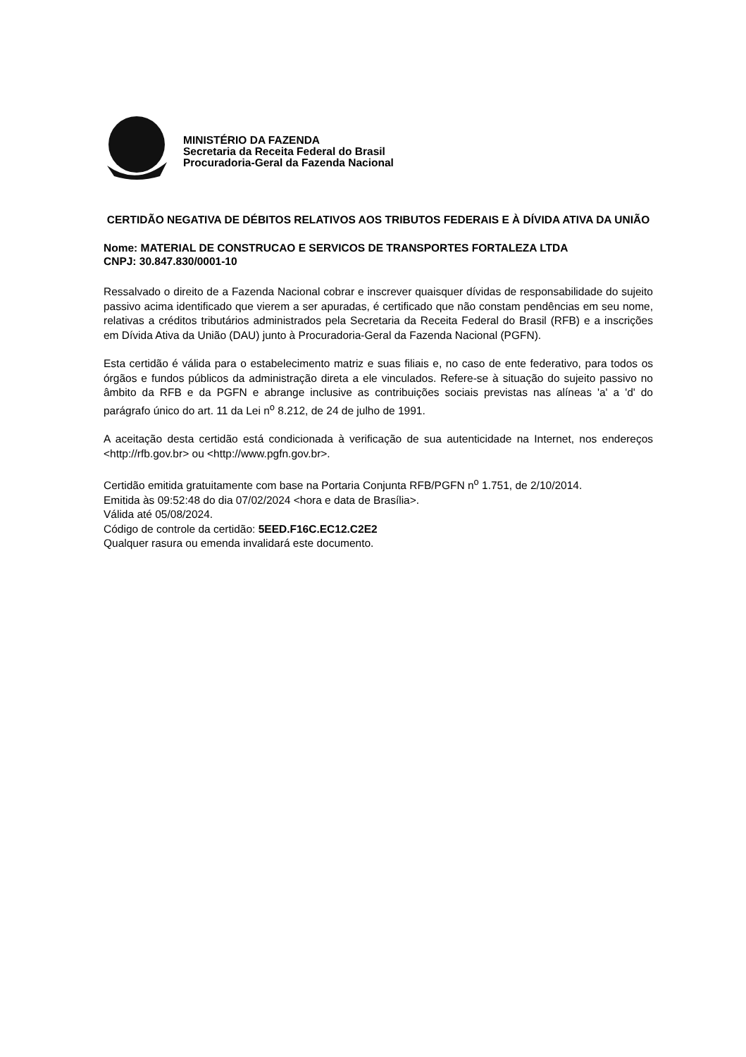MINISTÉRIO DA FAZENDA
Secretaria da Receita Federal do Brasil
Procuradoria-Geral da Fazenda Nacional
CERTIDÃO NEGATIVA DE DÉBITOS RELATIVOS AOS TRIBUTOS FEDERAIS E À DÍVIDA ATIVA DA UNIÃO
Nome: MATERIAL DE CONSTRUCAO E SERVICOS DE TRANSPORTES FORTALEZA LTDA
CNPJ: 30.847.830/0001-10
Ressalvado o direito de a Fazenda Nacional cobrar e inscrever quaisquer dívidas de responsabilidade do sujeito passivo acima identificado que vierem a ser apuradas, é certificado que não constam pendências em seu nome, relativas a créditos tributários administrados pela Secretaria da Receita Federal do Brasil (RFB) e a inscrições em Dívida Ativa da União (DAU) junto à Procuradoria-Geral da Fazenda Nacional (PGFN).
Esta certidão é válida para o estabelecimento matriz e suas filiais e, no caso de ente federativo, para todos os órgãos e fundos públicos da administração direta a ele vinculados. Refere-se à situação do sujeito passivo no âmbito da RFB e da PGFN e abrange inclusive as contribuições sociais previstas nas alíneas 'a' a 'd' do parágrafo único do art. 11 da Lei n<sup>o</sup> 8.212, de 24 de julho de 1991.
A aceitação desta certidão está condicionada à verificação de sua autenticidade na Internet, nos endereços <http://rfb.gov.br> ou <http://www.pgfn.gov.br>.
Certidão emitida gratuitamente com base na Portaria Conjunta RFB/PGFN n<sup>o</sup> 1.751, de 2/10/2014.
Emitida às 09:52:48 do dia 07/02/2024 <hora e data de Brasília>.
Válida até 05/08/2024.
Código de controle da certidão: 5EED.F16C.EC12.C2E2
Qualquer rasura ou emenda invalidará este documento.